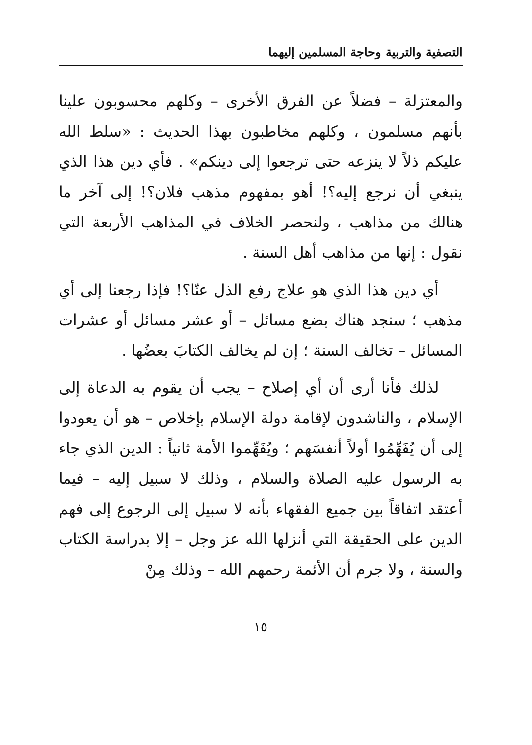التصفية والتربية وحاجة المسلمين إليهما
والمعتزلة – فضلاً عن الفرق الأخرى – وكلهم محسوبون علينا بأنهم مسلمون ، وكلهم مخاطبون بهذا الحديث : «سلط الله عليكم ذلاً لا ينزعه حتى ترجعوا إلى دينكم» . فأي دين هذا الذي ينبغي أن نرجع إليه؟! أهو بمفهوم مذهب فلان؟! إلى آخر ما هنالك من مذاهب ، ولنحصر الخلاف في المذاهب الأربعة التي نقول : إنها من مذاهب أهل السنة .
أي دين هذا الذي هو علاج رفع الذل عنّا؟! فإذا رجعنا إلى أي مذهب ؛ سنجد هناك بضع مسائل – أو عشر مسائل أو عشرات المسائل – تخالف السنة ؛ إن لم يخالف الكتابَ بعضُها .
لذلك فأنا أرى أن أي إصلاح – يجب أن يقوم به الدعاة إلى الإسلام ، والناشدون لإقامة دولة الإسلام بإخلاص – هو أن يعودوا إلى أن يُفَهِّمُوا أولاً أنفسَهم ؛ ويُفَهِّموا الأمة ثانياً : الدين الذي جاء به الرسول عليه الصلاة والسلام ، وذلك لا سبيل إليه – فيما أعتقد اتفاقاً بين جميع الفقهاء بأنه لا سبيل إلى الرجوع إلى فهم الدين على الحقيقة التي أنزلها الله عز وجل – إلا بدراسة الكتاب والسنة ، ولا جرم أن الأئمة رحمهم الله – وذلك مِنْ
١٥